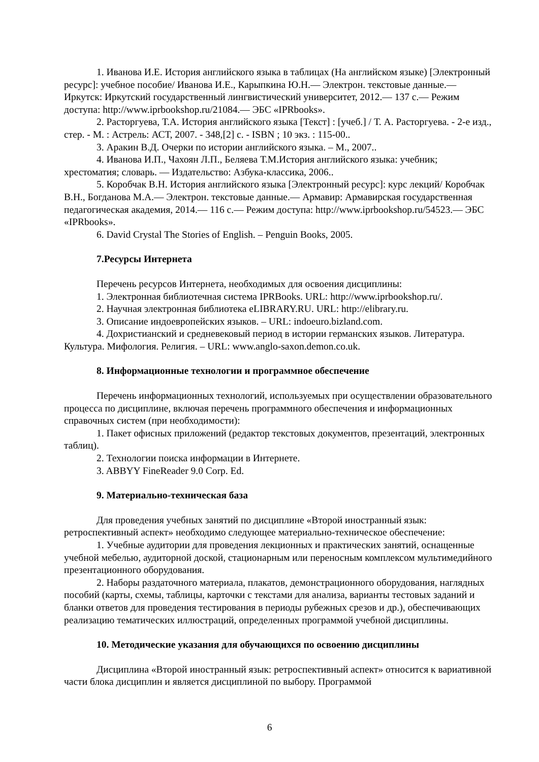1. Иванова И.Е. История английского языка в таблицах (На английском языке) [Электронный ресурс]: учебное пособие/ Иванова И.Е., Карыпкина Ю.Н.— Электрон. текстовые данные.— Иркутск: Иркутский государственный лингвистический университет, 2012.— 137 c.— Режим доступа: http://www.iprbookshop.ru/21084.— ЭБС «IPRbooks».
2. Расторгуева, Т.А. История английского языка [Текст] : [учеб.] / Т. А. Расторгуева. - 2-е изд., стер. - М. : Астрель: АСТ, 2007. - 348,[2] с. - ISBN ; 10 экз. : 115-00..
3. Аракин В.Д. Очерки по истории английского языка. – М., 2007..
4. Иванова И.П., Чахоян Л.П., Беляева Т.М.История английского языка: учебник; хрестоматия; словарь. — Издательство: Азбука-классика, 2006..
5. Коробчак В.Н. История английского языка [Электронный ресурс]: курс лекций/ Коробчак В.Н., Богданова М.А.— Электрон. текстовые данные.— Армавир: Армавирская государственная педагогическая академия, 2014.— 116 c.— Режим доступа: http://www.iprbookshop.ru/54523.— ЭБС «IPRbooks».
6. David Crystal The Stories of English. – Penguin Books, 2005.
7.Ресурсы Интернета
Перечень ресурсов Интернета, необходимых для освоения дисциплины:
1. Электронная библиотечная система IPRBooks. URL: http://www.iprbookshop.ru/.
2. Научная электронная библиотека eLIBRARY.RU. URL: http://elibrary.ru.
3. Описание индоевропейских языков. – URL: indoeuro.bizland.com.
4. Дохристианский и средневековый период в истории германских языков. Литература. Культура. Мифология. Религия. – URL: www.anglo-saxon.demon.co.uk.
8. Информационные технологии и программное обеспечение
Перечень информационных технологий, используемых при осуществлении образовательного процесса по дисциплине, включая перечень программного обеспечения и информационных справочных систем (при необходимости):
1. Пакет офисных приложений (редактор текстовых документов, презентаций, электронных таблиц).
2. Технологии поиска информации в Интернете.
3. ABBYY FineReader 9.0 Corp. Ed.
9. Материально-техническая база
Для проведения учебных занятий по дисциплине «Второй иностранный язык: ретроспективный аспект» необходимо следующее материально-техническое обеспечение:
1. Учебные аудитории для проведения лекционных и практических занятий, оснащенные учебной мебелью, аудиторной доской, стационарным или переносным комплексом мультимедийного презентационного оборудования.
2. Наборы раздаточного материала, плакатов, демонстрационного оборудования, наглядных пособий (карты, схемы, таблицы, карточки с текстами для анализа, варианты тестовых заданий и бланки ответов для проведения тестирования в периоды рубежных срезов и др.), обеспечивающих реализацию тематических иллюстраций, определенных программой учебной дисциплины.
10. Методические указания для обучающихся по освоению дисциплины
Дисциплина «Второй иностранный язык: ретроспективный аспект» относится к вариативной части блока дисциплин и является дисциплиной по выбору. Программой
6